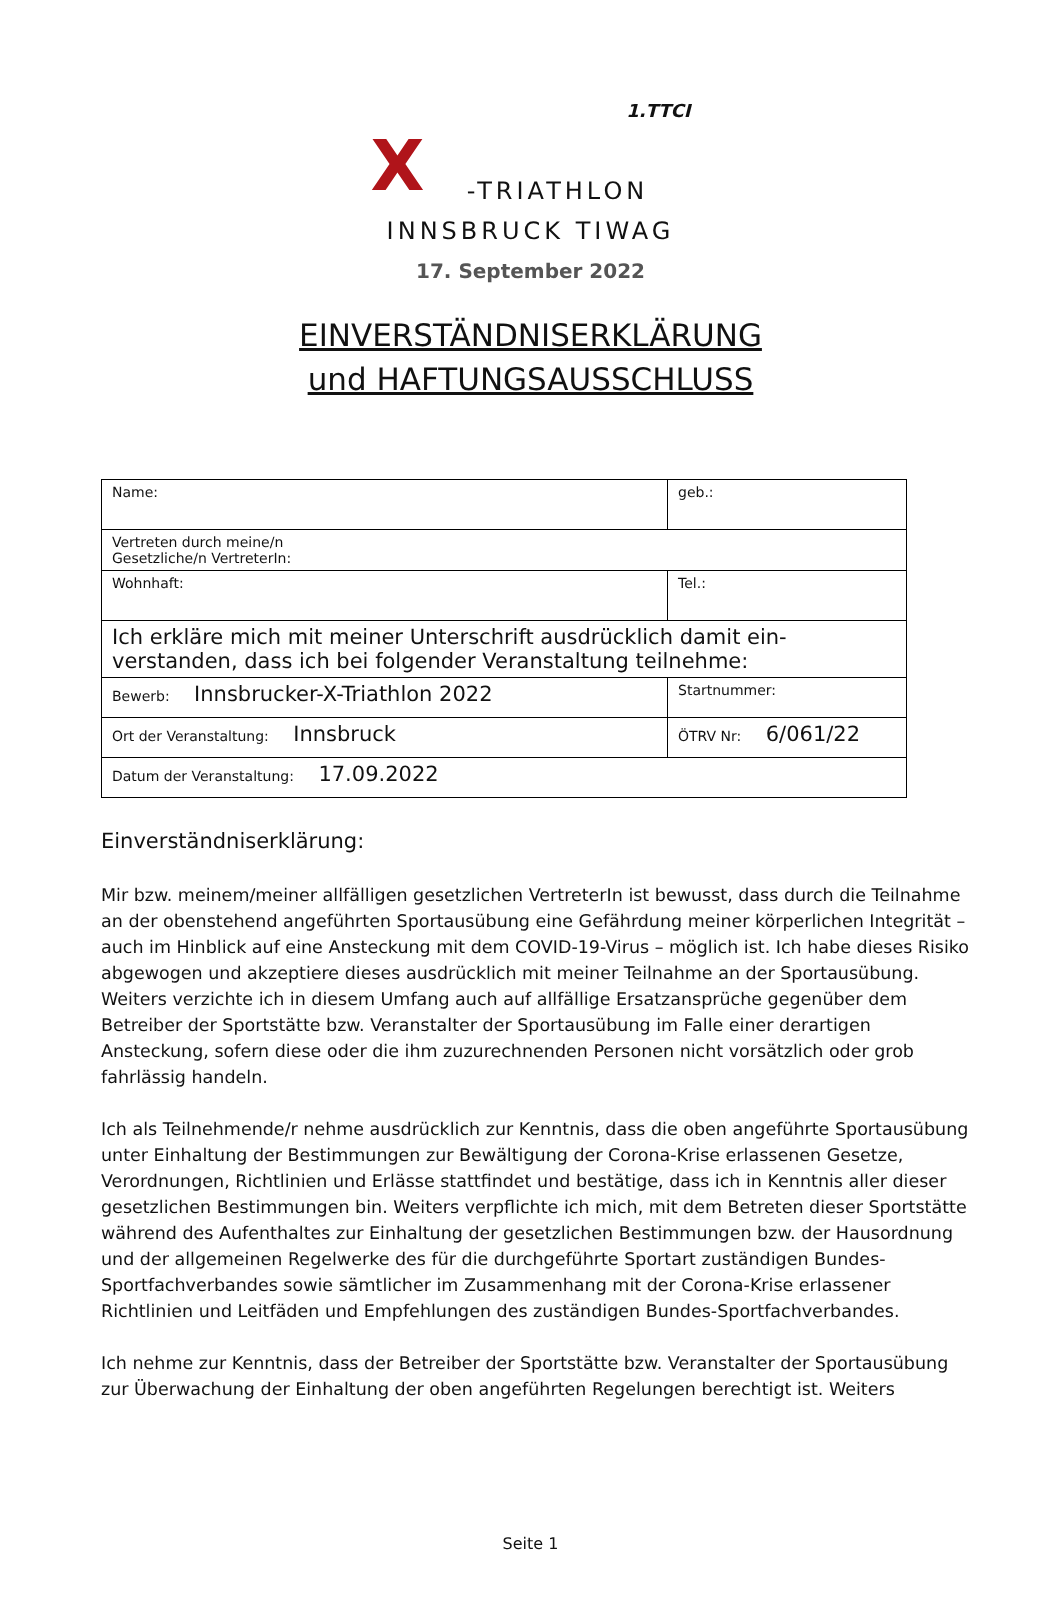1.TTCI
X
-TRIATHLON
INNSBRUCK TIWAG
17. September 2022
EINVERSTÄNDNISERKLÄRUNG
und HAFTUNGSAUSSCHLUSS
| Name: | geb.: |
| Vertreten durch meine/n Gesetzliche/n VertreterIn: | |
| Wohnhaft: | Tel.: |
| Ich erkläre mich mit meiner Unterschrift ausdrücklich damit ein-verstanden, dass ich bei folgender Veranstaltung teilnehme: | |
| Bewerb: Innsbrucker-X-Triathlon 2022 | Startnummer: |
| Ort der Veranstaltung: Innsbruck | ÖTRV Nr: 6/061/22 |
| Datum der Veranstaltung: 17.09.2022 | |
Einverständniserklärung:
Mir bzw. meinem/meiner allfälligen gesetzlichen VertreterIn ist bewusst, dass durch die Teilnahme an der obenstehend angeführten Sportausübung eine Gefährdung meiner körperlichen Integrität – auch im Hinblick auf eine Ansteckung mit dem COVID-19-Virus – möglich ist. Ich habe dieses Risiko abgewogen und akzeptiere dieses ausdrücklich mit meiner Teilnahme an der Sportausübung. Weiters verzichte ich in diesem Umfang auch auf allfällige Ersatzansprüche gegenüber dem Betreiber der Sportstätte bzw. Veranstalter der Sportausübung im Falle einer derartigen Ansteckung, sofern diese oder die ihm zuzurechnenden Personen nicht vorsätzlich oder grob fahrlässig handeln.
Ich als Teilnehmende/r nehme ausdrücklich zur Kenntnis, dass die oben angeführte Sportausübung unter Einhaltung der Bestimmungen zur Bewältigung der Corona-Krise erlassenen Gesetze, Verordnungen, Richtlinien und Erlässe stattfindet und bestätige, dass ich in Kenntnis aller dieser gesetzlichen Bestimmungen bin. Weiters verpflichte ich mich, mit dem Betreten dieser Sportstätte während des Aufenthaltes zur Einhaltung der gesetzlichen Bestimmungen bzw. der Hausordnung und der allgemeinen Regelwerke des für die durchgeführte Sportart zuständigen Bundes-Sportfachverbandes sowie sämtlicher im Zusammenhang mit der Corona-Krise erlassener Richtlinien und Leitfäden und Empfehlungen des zuständigen Bundes-Sportfachverbandes.
Ich nehme zur Kenntnis, dass der Betreiber der Sportstätte bzw. Veranstalter der Sportausübung zur Überwachung der Einhaltung der oben angeführten Regelungen berechtigt ist. Weiters
Seite 1